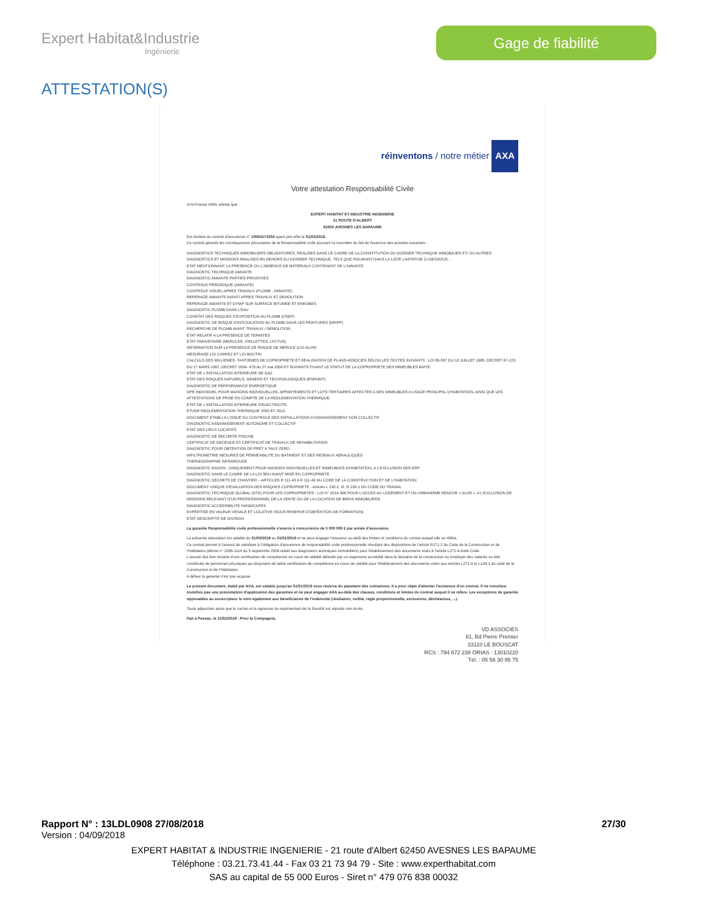Expert Habitat&Industrie
Ingénierie
Gage de fiabilité
ATTESTATION(S)
réinventons / notre métier AXA
Votre attestation Responsabilité Civile
AXA France IARD atteste que :
EXPERT HABITAT ET INDUSTRIE INGENIERIE
21 ROUTE D'ALBERT
62450 AVESNES LES BAPAUME
Est titulaire du contrat d'assurance n° 10063271004 ayant pris effet le 01/03/2018.
Ce contrat garantit les conséquences pécuniaires de la Responsabilité civile pouvant lui incomber du fait de l'exercice des activités suivantes :
DIAGNOSTICS TECHNIQUES IMMOBILIERS OBLIGATOIRES, REALISES DANS LE CADRE DE LA CONSTITUTION DU DOSSIER TECHNIQUE IMMOBILIER ET/ OU AUTRES DIAGNOSTICS ET MISSIONS REALISES EN DEHORS DU DOSSIER TECHNIQUE, TELS QUE FIGURANT DANS LA LISTE LIMITATIVE CI-DESSOUS :
ETAT MENTIONNANT LA PRESENCE OU L'ABSENCE DE MATERIAUX CONTENANT DE L'AMIANTE
DIAGNOSTIC TECHNIQUE AMIANTE
DIAGNOSTIC AMIANTE PARTIES PRIVATIVES
CONTROLE PERIODIQUE (AMIANTE)
CONTROLE VISUEL APRES TRAVAUX (PLOMB - AMIANTE)
REPERAGE AMIANTE AVANT/ APRES TRAVAUX ET DEMOLITION
REPERAGE AMIANTE ET D'HAP SUR SURFACE BITUMEE ET ENROBES
DIAGNOSTIC PLOMB DANS L'EAU
CONSTAT DES RISQUES D'EXPOSITION AU PLOMB (CREP)
DIAGNOSTIC DE RISQUE D'INTOXICATION AU PLOMB DANS LES PEINTURES (DRIPP)
RECHERCHE DE PLOMB AVANT TRAVAUX / DEMOLITION
ETAT RELATIF A LA PRESENCE DE TERMITES
ETAT PARASITAIRE (MERULES, VRILLETTES, LYCTUS)
INFORMATION SUR LA PRESENCE DE RISQUE DE MERULE (LOI ALUR)
MESURAGE LOI CARREZ ET LOI BOUTIN
CALCULS DES MILLIEMES -TANTIEMES DE COPROPRIETE ET REALISATION DE PLANS ASSOCIES SELON LES TEXTES SUIVANTS : LOI 65-557 DU 10 JUILLET 1965, DECRET 67-223 DU 17 MARS 1967, DECRET 2004- 479 du 27 mai 2004 ET SUIVANTS FIXANT LE STATUT DE LA COPROPRIETE DES IMMEUBLES BATIS.
ETAT DE L'INSTALLATION INTERIEURE DE GAZ
ETAT DES RISQUES NATURELS, MINIERS ET TECHNOLOGIQUES (ENRNMT)
DIAGNOSTIC DE PERFORMANCE ENERGETIQUE
DPE INDIVIDUEL POUR MAISONS INDIVIDUELLES, APPARTEMENTS ET LOTS TERTIAIRES AFFECTES A DES IMMEUBLES A USAGE PRINCIPAL D'HABITATION, AINSI QUE LES ATTESTATIONS DE PRISE EN COMPTE DE LA REGLEMENTATION THERMIQUE.
ETAT DE L'INSTALLATION INTERIEURE D'ELECTRICITE.
ETUDE REGLEMENTATION THERMIQUE 2005 ET 2012.
DOCUMENT ETABLI A L'ISSUE DU CONTROLE DES INSTALLATIONS D'ASSAINISSEMENT NON COLLECTIF
DIAGNOSTIC ASSAINISSEMENT AUTONOME ET COLLECTIF
ETAT DES LIEUX LOCATIFS
DIAGNOSTIC DE SECURITE PISCINE
CERTIFICAT DE DECENCE ET CERTIFICAT DE TRAVAUX DE REHABILITATION
DIAGNOSTIC POUR OBTENTION DE PRET A TAUX ZERO
INFILTROMETRIE MESURES DE PERMEABILITE DU BATIMENT ET DES RESEAUX AERAULIQUES
THERMOGRAPHIE INFRAROUGE
DIAGNOSTIC RADON : UNIQUEMENT POUR MAISONS INDIVIDUELLES ET IMMEUBLES D'HABITATION, A L'EXCLUSION DES ERP.
DIAGNOSTIC DANS LE CADRE DE LA LOI SRU AVANT MISE EN COPROPRIETE
DIAGNOSTIC DECHETS DE CHANTIER – ARTICLES R 111-43 A R 111-49 DU CODE DE LA CONSTRUCTION ET DE L'HABITATION
DOCUMENT UNIQUE D'EVALUATION DES RISQUES COPROPRIETE - Articles L 230-2, III, R 230-1 DU CODE DU TRAVAIL
DIAGNOSTIC TECHNIQUE GLOBAL (DTG) POUR LES COPROPRIETES - LOI N° 2014-366 POUR L'ACCES AU LOGEMENT ET UN URBANISME RENOVE « ALUR », A L'EXCLUSION DE MISSIONS RELEVANT D'UN PROFESSIONNEL DE LA VENTE OU DE LA LOCATION DE BIENS IMMOBILIERS.
DIAGNOSTIC ACCESSIBILITE HANDICAPES
EXPERTISE EN VALEUR VENALE ET LOCATIVE (SOUS RESERVE D'OBTENTION DE FORMATION)
ETAT DESCRIPTIF DE DIVISION
La garantie Responsabilité civile professionnelle s'exerce à concurrence de 5 000 000 € par année d'assurance.
La présente attestation est valable du 01/03/2018 au 01/01/2019 et ne peut engager l'assureur au-delà des limites et conditions du contrat auquel elle se réfère.
Ce contrat permet à l'assuré de satisfaire à l'obligation d'assurance de responsabilité civile professionnelle résultant des dispositions de l'article R271-2 du Code de la Construction et de l'Habitation (décret n° 2006-1114 du 5 septembre 2006 relatif aux diagnostics techniques immobiliers) pour l'établissement des documents visés à l'article L271-4 dudit Code.
L'assuré doit être titulaire d'une certification de compétence en cours de validité délivrée par un organisme accrédité dans le domaine de la construction ou employer des salariés ou être constituée de personnes physiques qui disposent de ladite certification de compétence en cours de validité pour l'établissement des documents visés aux articles L271-4 et L134-1 du code de la Construction et de l'Habitation.
A défaut la garantie n'est pas acquise.
Le présent document, établi par AXA, est valable jusqu'au 01/01/2019 sous réserve du paiement des cotisations. Il a pour objet d'attester l'existence d'un contrat. Il ne constitue toutefois pas une présomption d'application des garanties et ne peut engager AXA au-delà des clauses, conditions et limites du contrat auquel il se réfère. Les exceptions de garantie opposables au souscripteur le sont également aux bénéficiaires de l'indemnité (résiliation, nullité, règle proportionnelle, exclusions, déchéances, ...).
Toute adjonction autre que le cachet et la signature du représentant de la Société est réputée non écrite.
Fait à Pessac, le 15/02/2018 - Pour la Compagnie,
VD ASSOCIES
81, Bd Pierre Premier
33110 LE BOUSCAT
RCS : 794 672 238 ORIAS : 13010220
Tél. : 05 56 30 95 75
Rapport N° : 13LDL0908 27/08/2018 27/30
Version : 04/09/2018
EXPERT HABITAT & INDUSTRIE INGENIERIE - 21 route d'Albert 62450 AVESNES LES BAPAUME
Téléphone : 03.21.73.41.44 - Fax 03 21 73 94 79 - Site : www.experthabitat.com
SAS au capital de 55 000 Euros - Siret n° 479 076 838 00032